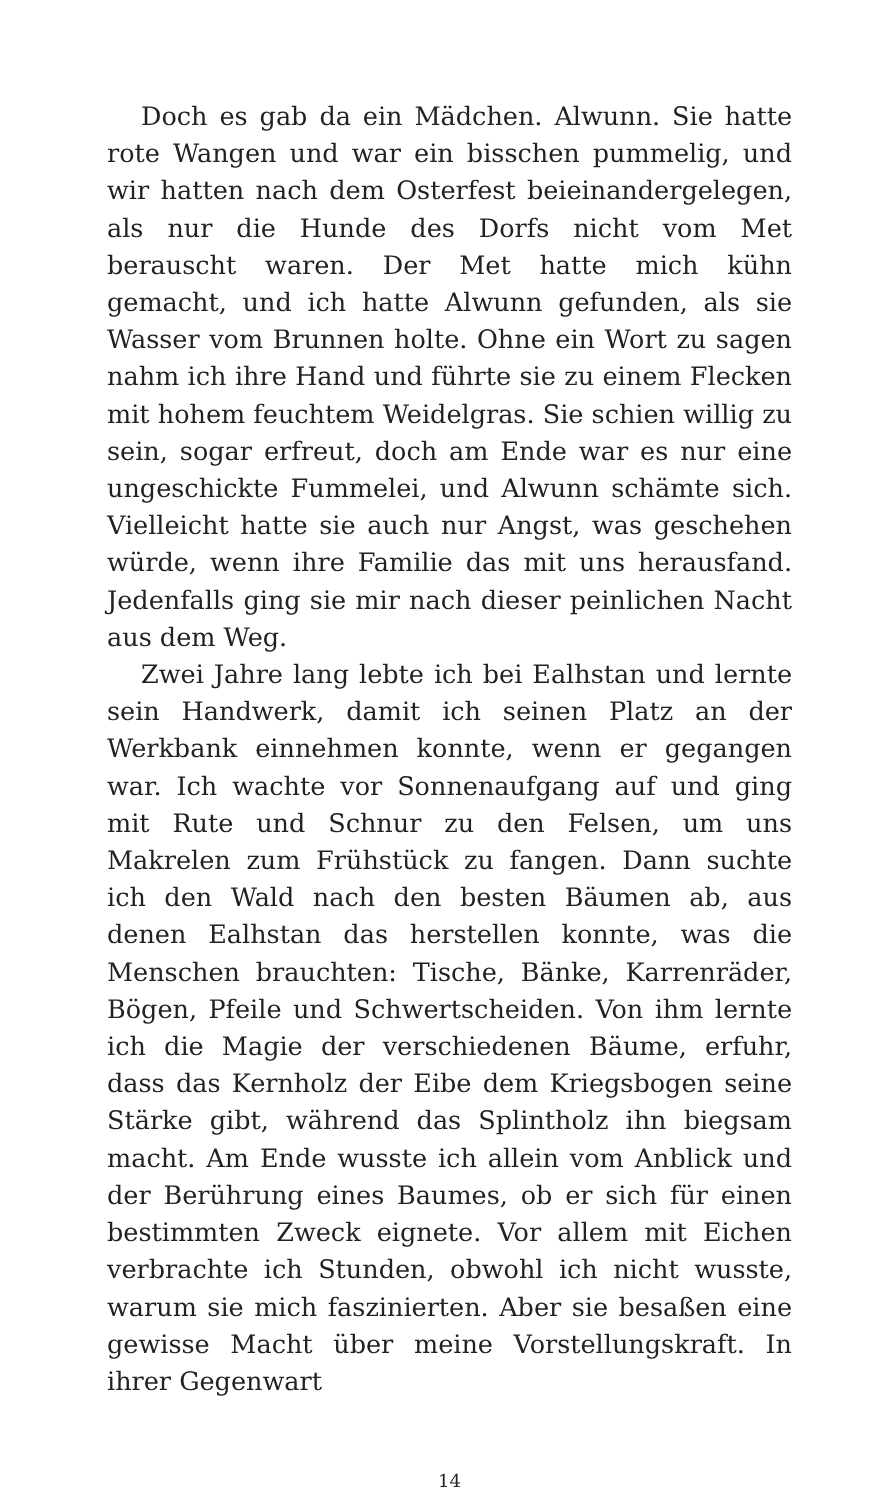Doch es gab da ein Mädchen. Alwunn. Sie hatte rote Wangen und war ein bisschen pummelig, und wir hatten nach dem Osterfest beieinandergelegen, als nur die Hunde des Dorfs nicht vom Met berauscht waren. Der Met hatte mich kühn gemacht, und ich hatte Alwunn gefunden, als sie Wasser vom Brunnen holte. Ohne ein Wort zu sagen nahm ich ihre Hand und führte sie zu einem Flecken mit hohem feuchtem Weidelgras. Sie schien willig zu sein, sogar erfreut, doch am Ende war es nur eine ungeschickte Fummelei, und Alwunn schämte sich. Vielleicht hatte sie auch nur Angst, was geschehen würde, wenn ihre Familie das mit uns herausfand. Jedenfalls ging sie mir nach dieser peinlichen Nacht aus dem Weg.
Zwei Jahre lang lebte ich bei Ealhstan und lernte sein Handwerk, damit ich seinen Platz an der Werkbank einnehmen konnte, wenn er gegangen war. Ich wachte vor Sonnenaufgang auf und ging mit Rute und Schnur zu den Felsen, um uns Makrelen zum Frühstück zu fangen. Dann suchte ich den Wald nach den besten Bäumen ab, aus denen Ealhstan das herstellen konnte, was die Menschen brauchten: Tische, Bänke, Karrenräder, Bögen, Pfeile und Schwertscheiden. Von ihm lernte ich die Magie der verschiedenen Bäume, erfuhr, dass das Kernholz der Eibe dem Kriegsbogen seine Stärke gibt, während das Splintholz ihn biegsam macht. Am Ende wusste ich allein vom Anblick und der Berührung eines Baumes, ob er sich für einen bestimmten Zweck eignete. Vor allem mit Eichen verbrachte ich Stunden, obwohl ich nicht wusste, warum sie mich faszinierten. Aber sie besaßen eine gewisse Macht über meine Vorstellungskraft. In ihrer Gegenwart
14